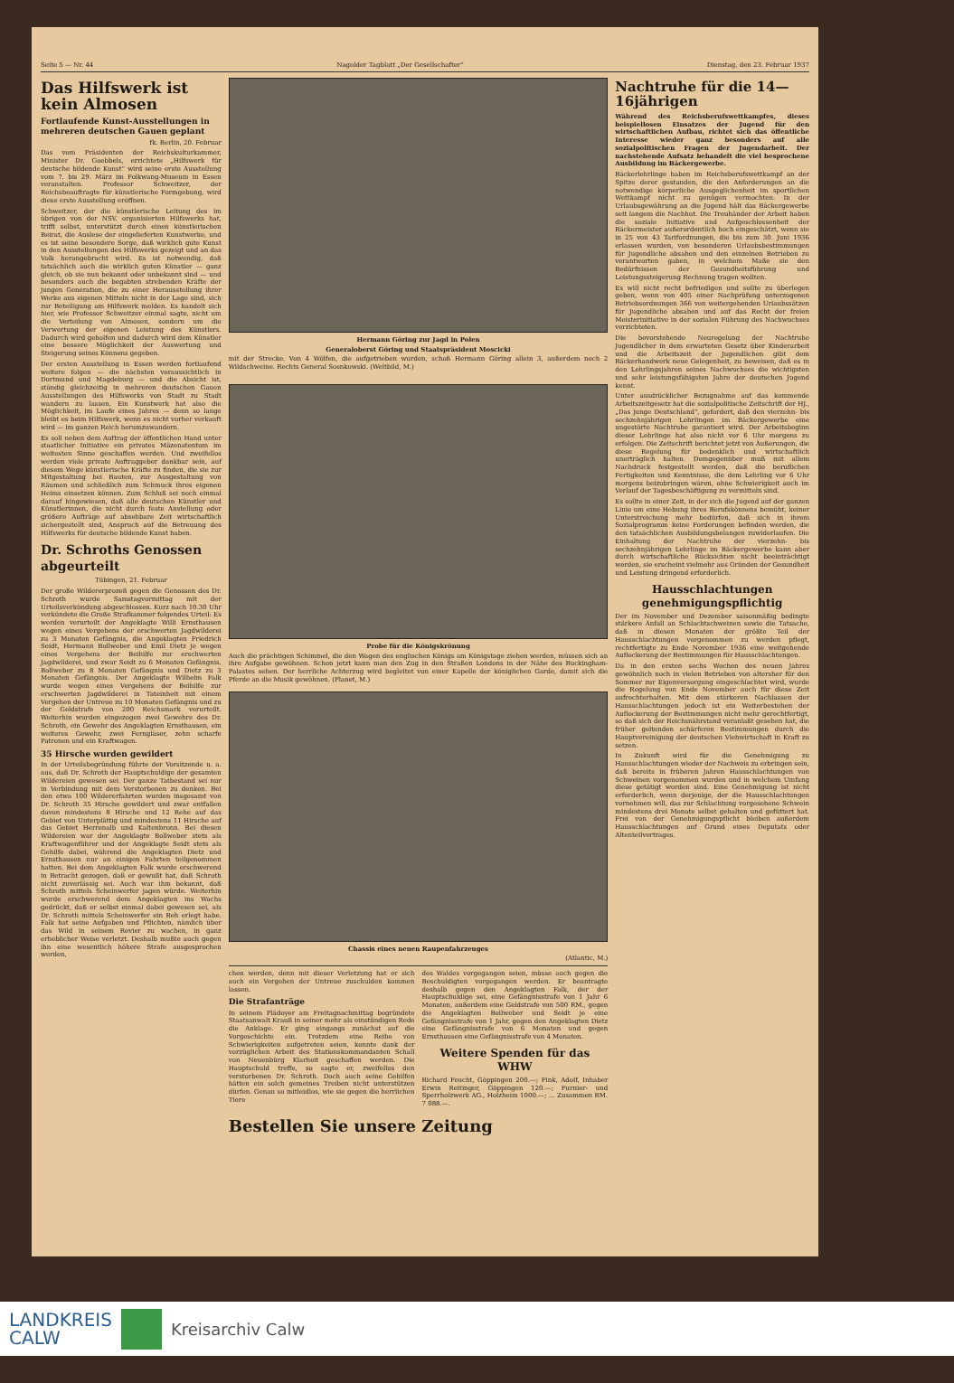Seite 5 — Nr. 44 Nagolder Tagblatt „Der Gesellschafter“Dienstag, den 23. Februar 1937
Das Hilfswerk ist kein Almosen
Fortlaufende Kunst-Ausstellungen in mehreren deutschen Gauen geplant
fk. Berlin, 20. Februar
Das vom Präsidenten der Reichskulturkammer, Minister Dr. Goebbels, errichtete „Hilfswerk für deutsche bildende Kunst“ wird seine erste Ausstellung vom 7. bis 29. März im Folkwang-Museum in Essen veranstalten. Professor Schweitzer, der Reichsbeauftragte für künstlerische Formgebung, wird diese erste Ausstellung eröffnen.
Schweitzer, der die künstlerische Leitung des im übrigen von der NSV. organisierten Hilfswerks hat, trifft selbst, unterstützt durch einen künstlerischen Beirat, die Auslese der eingelieferten Kunstwerke, und es ist seine besondere Sorge, daß wirklich gute Kunst in den Ausstellungen des Hilfswerks gezeigt und an das Volk herangebracht wird. Es ist notwendig, daß tatsächlich auch die wirklich guten Künstler — ganz gleich, ob sie nun bekannt oder unbekannt sind — und besonders auch die begabten strebenden Kräfte der jungen Generation, die zu einer Herausstellung ihrer Werke aus eigenen Mitteln nicht in der Lage sind, sich zur Beteiligung am Hilfswerk melden. Es handelt sich hier, wie Professor Schweitzer einmal sagte, nicht um die Verteilung von Almosen, sondern um die Verwertung der eigenen Leistung des Künstlers. Dadurch wird geholfen und dadurch wird dem Künstler eine bessere Möglichkeit der Auswertung und Steigerung seines Könnens gegeben.
Der ersten Ausstellung in Essen werden fortlaufend weitere folgen — die nächsten voraussichtlich in Dortmund und Magdeburg — und die Absicht ist, ständig gleichzeitig in mehreren deutschen Gauen Ausstellungen des Hilfswerks von Stadt zu Stadt wandern zu lassen. Ein Kunstwerk hat also die Möglichkeit, im Laufe eines Jahres — denn so lange bleibt es beim Hilfswerk, wenn es nicht vorher verkauft wird — im ganzen Reich herumzuwandern.
Es soll neben dem Auftrag der öffentlichen Hand unter staatlicher Initiative ein privates Mäzenatentum im weitesten Sinne geschaffen werden. Und zweifellos werden viele private Auftraggeber dankbar sein, auf diesem Wege künstlerische Kräfte zu finden, die sie zur Mitgestaltung bei Bauten, zur Ausgestaltung von Räumen und schließlich zum Schmuck ihres eigenen Heims einsetzen können. Zum Schluß sei noch einmal darauf hingewiesen, daß alle deutschen Künstler und Künstlerinnen, die nicht durch feste Anstellung oder größere Aufträge auf absehbare Zeit wirtschaftlich sichergestellt sind, Anspruch auf die Betreuung des Hilfswerks für deutsche bildende Kunst haben.
Dr. Schroths Genossen abgeurteilt
Tübingen, 21. Februar
Der große Wildererprozeß gegen die Genossen des Dr. Schroth wurde Samstagvormittag mit der Urteilsverkündung abgeschlossen. Kurz nach 10.30 Uhr verkündete die Große Strafkammer folgendes Urteil: Es werden verurteilt der Angeklagte Willi Ernsthausen wegen eines Vergehens der erschwerten Jagdwilderei zu 3 Monaten Gefängnis, die Angeklagten Friedrich Seidt, Hermann Bollweber und Emil Dietz je wegen eines Vergehens der Beihilfe zur erschwerten Jagdwilderei, und zwar Seidt zu 6 Monaten Gefängnis, Bollweber zu 8 Monaten Gefängnis und Dietz zu 3 Monaten Gefängnis. Der Angeklagte Wilhelm Falk wurde wegen eines Vergehens der Beihilfe zur erschwerten Jagdwilderei in Tateinheit mit einem Vergehen der Untreue zu 10 Monaten Gefängnis und zu der Geldstrafe von 200 Reichsmark verurteilt. Weiterhin wurden eingezogen zwei Gewehre des Dr. Schroth, ein Gewehr des Angeklagten Ernsthausen, ein weiteres Gewehr, zwei Ferngläser, zehn scharfe Patronen und ein Kraftwagen.
35 Hirsche wurden gewildert
In der Urteilsbegründung führte der Vorsitzende u. a. aus, daß Dr. Schroth der Hauptschuldige der gesamten Wildereien gewesen sei. Der ganze Tatbestand sei nur in Verbindung mit dem Verstorbenen zu denken. Bei den etwa 100 Wildererfahrten wurden insgesamt von Dr. Schroth 35 Hirsche gewildert und zwar entfallen davon mindestens 8 Hirsche und 12 Rehe auf das Gebiet von Unterplättig und mindestens 11 Hirsche auf das Gebiet Herrenalb und Kaltenbronn. Bei diesen Wildereien war der Angeklagte Bollweber stets als Kraftwagenführer und der Angeklagte Seidt stets als Gehilfe dabei, während die Angeklagten Dietz und Ernsthausen nur an einigen Fahrten teilgenommen hatten. Bei dem Angeklagten Falk wurde erschwerend in Betracht gezogen, daß er gewußt hat, daß Schroth nicht zuverlässig sei. Auch war ihm bekannt, daß Schroth mittels Scheinwerfer jagen würde. Weiterhin wurde erschwerend dem Angeklagten ins Wachs gedrückt, daß er selbst einmal dabei gewesen sei, als Dr. Schroth mittels Scheinwerfer ein Reh erlegt habe. Falk hat seine Aufgaben und Pflichten, nämlich über das Wild in seinem Revier zu wachen, in ganz erheblicher Weise verletzt. Deshalb mußte auch gegen ihn eine wesentlich höhere Strafe ausgesprochen werden,
Hermann Göring zur Jagd in Polen
Generaloberst Göring und Staatspräsident Moscicki
mit der Strecke. Von 4 Wölfen, die aufgetrieben wurden, schoß Hermann Göring allein 3, außerdem noch 2 Wildschweine. Rechts General Sosnkowski. (Weltbild, M.)
Probe für die Königskrönung
Auch die prächtigen Schimmel, die den Wagen des englischen Königs am Königstage ziehen werden, müssen sich an ihre Aufgabe gewöhnen. Schon jetzt kann man den Zug in den Straßen Londons in der Nähe des Buckingham-Palastes sehen. Der herrliche Achterzug wird begleitet von einer Kapelle der königlichen Garde, damit sich die Pferde an die Musik gewöhnen. (Planet, M.)
Chassis eines neuen Raupenfahrzeuges
(Atlantic, M.)
chen werden, denn mit dieser Verletzung hat er sich auch ein Vergehen der Untreue zuschulden kommen lassen.
Die Strafanträge
In seinem Plädoyer am Freitagnachmittag begründete Staatsanwalt Krauß in seiner mehr als einstündigen Rede die Anklage. Er ging eingangs zunächst auf die Vorgeschichte ein. Trotzdem eine Reihe von Schwierigkeiten aufgetreten seien, konnte dank der vorzüglichen Arbeit des Stationskommandanten Schall von Neuenbürg Klarheit geschaffen werden. Die Hauptschuld treffe, so sagte er, zweifellos den verstorbenen Dr. Schroth. Doch auch seine Gehilfen hätten ein solch gemeines Treiben nicht unterstützen dürfen. Genau so mitleidlos, wie sie gegen die herrlichen Tiere
des Waldes vorgegangen seien, müsse auch gegen die Beschuldigten vorgegangen werden. Er beantragte deshalb gegen den Angeklagten Falk, der der Hauptschuldige sei, eine Gefängnisstrafe von 1 Jahr 6 Monaten, außerdem eine Geldstrafe von 500 RM., gegen die Angeklagten Bollweber und Seidt je eine Gefängnisstrafe von 1 Jahr, gegen den Angeklagten Dietz eine Gefängnisstrafe von 6 Monaten und gegen Ernsthausen eine Gefängnisstrafe von 4 Monaten.
Weitere Spenden für das WHW
Richard Feucht, Göppingen 200.—; Fink, Adolf, Inhaber Erwin Reitinger, Göppingen 120.—; Furnier- und Sperrholzwerk AG., Holzheim 1000.—; ... Zusammen RM. 7 088.—.
Bestellen Sie unsere Zeitung
Nachtruhe für die 14—16jährigen
Während des Reichsberufswettkampfes, dieses beispiellosen Einsatzes der Jugend für den wirtschaftlichen Aufbau, richtet sich das öffentliche Interesse wieder ganz besonders auf alle sozialpolitischen Fragen der Jugendarbeit. Der nachstehende Aufsatz behandelt die viel besprochene Ausbildung im Bäckergewerbe.
Bäckerlehrlinge haben im Reichsberufswettkampf an der Spitze derer gestanden, die den Anforderungen an die notwendige körperliche Ausgeglichenheit im sportlichen Wettkampf nicht zu genügen vermochten. In der Urlaubsgewährung an die Jugend hält das Bäckergewerbe seit langem die Nachhut. Die Treuhänder der Arbeit haben die soziale Initiative und Aufgeschlossenheit der Bäckermeister außerordentlich hoch eingeschätzt, wenn sie in 25 von 43 Tarifordnungen, die bis zum 30. Juni 1936 erlassen wurden, von besonderen Urlaubsbestimmungen für Jugendliche absahen und den einzelnen Betrieben zu verantworten gaben, in welchem Maße sie den Bedürfnissen der Gesundheitsführung und Leistungssteigerung Rechnung tragen wollten.
Es will nicht recht befriedigen und sollte zu überlegen geben, wenn von 405 einer Nachprüfung unterzogenen Betriebsordnungen 366 von weitergehenden Urlaubssätzen für Jugendliche absahen und auf das Recht der freien Meisterinitiative in der sozialen Führung des Nachwuchses verzichteten.
Die bevorstehende Neuregelung der Nachtruhe Jugendlicher in dem erwarteten Gesetz über Kinderarbeit und die Arbeitszeit der Jugendlichen gibt dem Bäckerhandwerk neue Gelegenheit, zu beweisen, daß es in den Lehrlingsjahren seines Nachwuchses die wichtigsten und sehr leistungsfähigsten Jahre der deutschen Jugend kennt.
Unter ausdrücklicher Bezugnahme auf das kommende Arbeitszeitgesetz hat die sozialpolitische Zeitschrift der HJ., „Das junge Deutschland“, gefordert, daß den vierzehn- bis sechzehnjährigen Lehrlingen im Bäckergewerbe eine ungestörte Nachtruhe garantiert wird. Der Arbeitsbeginn dieser Lehrlinge hat also nicht vor 6 Uhr morgens zu erfolgen. Die Zeitschrift berichtet jetzt von Äußerungen, die diese Regelung für bedenklich und wirtschaftlich unerträglich halten. Demgegenüber muß mit allem Nachdruck festgestellt werden, daß die beruflichen Fertigkeiten und Kenntnisse, die dem Lehrling vor 6 Uhr morgens beizubringen wären, ohne Schwierigkeit auch im Verlauf der Tagesbeschäftigung zu vermitteln sind.
Es sollte in einer Zeit, in der sich die Jugend auf der ganzen Linie um eine Hebung ihres Berufskönnens bemüht, keiner Unterstreichung mehr bedürfen, daß sich in ihrem Sozialprogramm keine Forderungen befinden werden, die den tatsächlichen Ausbildungsbelangen zuwiderlaufen. Die Einhaltung der Nachtruhe der vierzehn- bis sechzehnjährigen Lehrlinge im Bäckergewerbe kann aber durch wirtschaftliche Rücksichten nicht beeinträchtigt werden, sie erscheint vielmehr aus Gründen der Gesundheit und Leistung dringend erforderlich.
Hausschlachtungen genehmigungspflichtig
Der im November und Dezember saisonmäßig bedingte stärkere Anfall an Schlachtschweinen sowie die Tatsache, daß in diesen Monaten der größte Teil der Hausschlachtungen vorgenommen zu werden pflegt, rechtfertigte zu Ende November 1936 eine weitgehende Auflockerung der Bestimmungen für Hausschlachtungen.
Da in den ersten sechs Wochen des neuen Jahres gewöhnlich noch in vielen Betrieben von altersher für den Sommer zur Eigenversorgung eingeschlachtet wird, wurde die Regelung von Ende November auch für diese Zeit aufrechterhalten. Mit dem stärkeren Nachlassen der Hausschlachtungen jedoch ist ein Weiterbestehen der Auflockerung der Bestimmungen nicht mehr gerechtfertigt, so daß sich der Reichsnährstand veranlaßt gesehen hat, die früher geltenden schärferen Bestimmungen durch die Hauptvereinigung der deutschen Viehwirtschaft in Kraft zu setzen.
In Zukunft wird für die Genehmigung zu Hausschlachtungen wieder der Nachweis zu erbringen sein, daß bereits in früheren Jahren Hausschlachtungen von Schweinen vorgenommen wurden und in welchem Umfang diese getätigt worden sind. Eine Genehmigung ist nicht erforderlich, wenn derjenige, der die Hausschlachtungen vornehmen will, das zur Schlachtung vorgesehene Schwein mindestens drei Monate selbst gehalten und gefüttert hat. Frei von der Genehmigungspflicht bleiben außerdem Hausschlachtungen auf Grund eines Deputats oder Altenteilvertrages.
LANDKREIS
CALW
Kreisarchiv Calw